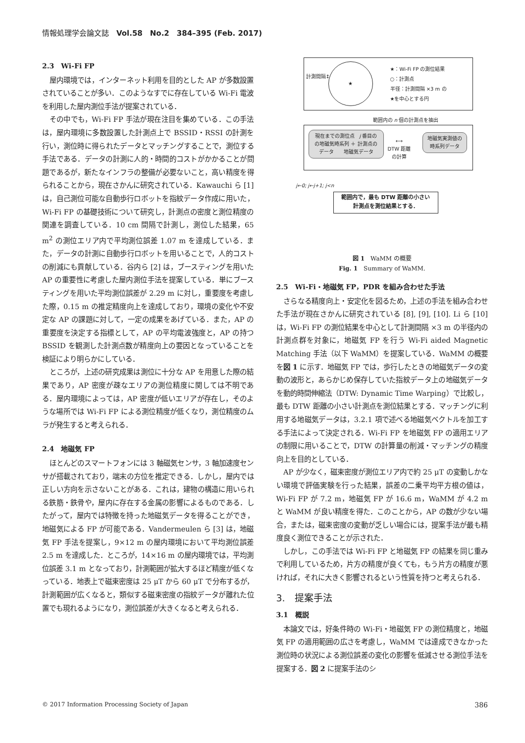情報処理学会論文誌　Vol.58　No.2　384–395 (Feb. 2017)
2.3　Wi-Fi FP
屋内環境では，インターネット利用を目的とした AP が多数設置されていることが多い．このようなすでに存在している Wi-Fi 電波を利用した屋内測位手法が提案されている．
その中でも，Wi-Fi FP 手法が現在注目を集めている．この手法は，屋内環境に多数設置した計測点上で BSSID・RSSI の計測を行い，測位時に得られたデータとマッチングすることで，測位する手法である．データの計測に人的・時間的コストがかかることが問題であるが，新たなインフラの整備が必要ないこと，高い精度を得られることから，現在さかんに研究されている．Kawauchi ら [1] は，自己測位可能な自動歩行ロボットを指紋データ作成に用いた，Wi-Fi FP の基礎技術について研究し，計測点の密度と測位精度の関連を調査している．10 cm 間隔で計測し，測位した結果，65 m<sup>2</sup> の測位エリア内で平均測位誤差 1.07 m を達成している．また，データの計測に自動歩行ロボットを用いることで，人的コストの削減にも貢献している．谷内ら [2] は，ブースティングを用いた AP の重要性に考慮した屋内測位手法を提案している．単にブースティングを用いた平均測位誤差が 2.29 m に対し，重要度を考慮した際，0.15 m の推定精度向上を達成しており，環境の変化や不安定な AP の課題に対して，一定の成果をあげている．また，AP の重要度を決定する指標として，AP の平均電波強度と，AP の持つ BSSID を観測した計測点数が精度向上の要因となっていることを検証により明らかにしている．
ところが，上述の研究成果は測位に十分な AP を用意した際の結果であり，AP 密度が疎なエリアの測位精度に関しては不明である．屋内環境によっては，AP 密度が低いエリアが存在し，そのような場所では Wi-Fi FP による測位精度が低くなり，測位精度のムラが発生すると考えられる．
2.4　地磁気 FP
ほとんどのスマートフォンには 3 軸磁気センサ，3 軸加速度センサが搭載されており，端末の方位を推定できる．しかし，屋内では正しい方向を示さないことがある．これは，建物の構造に用いられる鉄筋・鉄骨や，屋内に存在する金属の影響によるものである．したがって，屋内では特徴を持った地磁気データを得ることができ，地磁気による FP が可能である．Vandermeulen ら [3] は，地磁気 FP 手法を提案し，9×12 m の屋内環境において平均測位誤差 2.5 m を達成した．ところが，14×16 m の屋内環境では，平均測位誤差 3.1 m となっており，計測範囲が拡大するほど精度が低くなっている．地表上で磁束密度は 25 μT から 60 μT で分布するが，計測範囲が広くなると，類似する磁束密度の指紋データが離れた位置でも現れるようになり，測位誤差が大きくなると考えられる．
計測間隔↕
★
★：Wi-Fi FP の測位結果
○：計測点
半径：計測間隔 ×3 m の
★を中心とする円
範囲内の n 個の計測点を抽出
現在までの測位点　j 番目の
の地磁気時系列 ＋ 計測点の
データ　　地磁気データ
⟷
DTW 距離
の計算
地磁気実測値の
時系列データ
j←0; j←j+1; j<n
範囲内で，最も DTW 距離の小さい
計測点を測位結果とする．
図 1　WaMM の概要
Fig. 1　Summary of WaMM.
2.5　Wi-Fi・地磁気 FP，PDR を組み合わせた手法
さらなる精度向上・安定化を図るため，上述の手法を組み合わせた手法が現在さかんに研究されている [8], [9], [10]. Li ら [10] は，Wi-Fi FP の測位結果を中心として計測間隔 ×3 m の半径内の計測点群を対象に，地磁気 FP を行う Wi-Fi aided Magnetic Matching 手法（以下 WaMM）を提案している．WaMM の概要を図 1 に示す．地磁気 FP では，歩行したときの地磁気データの変動の波形と，あらかじめ保存していた指紋データ上の地磁気データを動的時間伸縮法（DTW: Dynamic Time Warping）で比較し，最も DTW 距離の小さい計測点を測位結果とする．マッチングに利用する地磁気データは，3.2.1 項で述べる地磁気ベクトルを加工する手法によって決定される．Wi-Fi FP を地磁気 FP の適用エリアの制限に用いることで，DTW の計算量の削減・マッチングの精度向上を目的としている．
AP が少なく，磁束密度が測位エリア内で約 25 μT の変動しかない環境で評価実験を行った結果，誤差の二乗平均平方根の値は，Wi-Fi FP が 7.2 m，地磁気 FP が 16.6 m，WaMM が 4.2 m と WaMM が良い精度を得た．このことから，AP の数が少ない場合，または，磁束密度の変動が乏しい場合には，提案手法が最も精度良く測位できることが示された．
しかし，この手法では Wi-Fi FP と地磁気 FP の結果を同じ重みで利用しているため，片方の精度が良くても，もう片方の精度が悪ければ，それに大きく影響されるという性質を持つと考えられる．
3.　提案手法
3.1　概説
本論文では，好条件時の Wi-Fi・地磁気 FP の測位精度と，地磁気 FP の適用範囲の広さを考慮し，WaMM では達成できなかった測位時の状況による測位誤差の変化の影響を低減させる測位手法を提案する．図 2 に提案手法のシ
© 2017 Information Processing Society of Japan 386